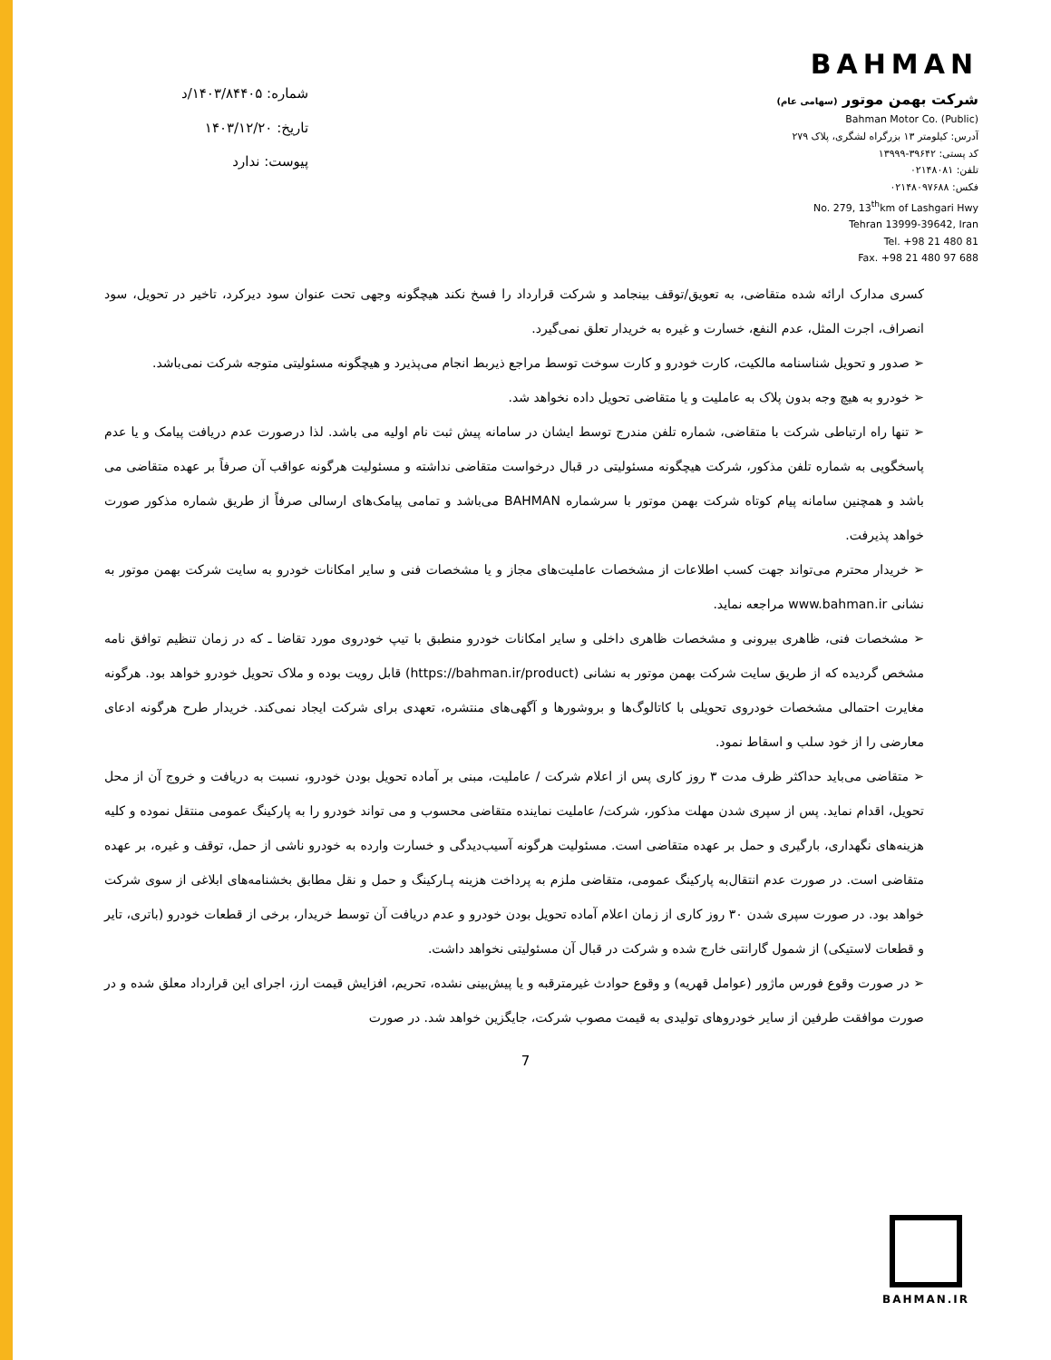BAHMAN
شرکت بهمن موتور (سهامی عام)
Bahman Motor Co. (Public)
آدرس: کیلومتر ۱۳ بزرگراه لشگری، پلاک ۲۷۹
کد پستی: ۳۹۶۴۲-۱۳۹۹۹
تلفن: ۰۲۱۴۸۰۸۱
فکس: ۰۲۱۴۸۰۹۷۶۸۸
No. 279, 13<sup>th</sup>km of Lashgari Hwy
Tehran 13999-39642, Iran
Tel. +98 21 480 81
Fax. +98 21 480 97 688
شماره: ۱۴۰۳/۸۴۴۰۵/د
تاریخ: ۱۴۰۳/۱۲/۲۰
پیوست: ندارد
کسری مدارک ارائه شده متقاضی، به تعویق/توقف بینجامد و شرکت قرارداد را فسخ نکند هیچگونه وجهی تحت عنوان سود دیرکرد، تاخیر در تحویل، سود انصراف، اجرت المثل، عدم النفع، خسارت و غیره به خریدار تعلق نمی‌گیرد.
➢ صدور و تحویل شناسنامه مالکیت، کارت خودرو و کارت سوخت توسط مراجع ذیربط انجام می‌پذیرد و هیچگونه مسئولیتی متوجه شرکت نمی‌باشد.
➢ خودرو به هیچ وجه بدون پلاک به عاملیت و یا متقاضی تحویل داده نخواهد شد.
➢ تنها راه ارتباطی شرکت با متقاضی، شماره تلفن مندرج توسط ایشان در سامانه پیش ثبت نام اولیه می باشد. لذا درصورت عدم دریافت پیامک و یا عدم پاسخگویی به شماره تلفن مذکور، شرکت هیچگونه مسئولیتی در قبال درخواست متقاضی نداشته و مسئولیت هرگونه عواقب آن صرفاً بر عهده متقاضی می باشد و همچنین سامانه پیام کوتاه شرکت بهمن موتور با سرشماره BAHMAN می‌باشد و تمامی پیامک‌های ارسالی صرفاً از طریق شماره مذکور صورت خواهد پذیرفت.
➢ خریدار محترم می‌تواند جهت کسب اطلاعات از مشخصات عاملیت‌های مجاز و یا مشخصات فنی و سایر امکانات خودرو به سایت شرکت بهمن موتور به نشانی www.bahman.ir مراجعه نماید.
➢ مشخصات فنی، ظاهری بیرونی و مشخصات ظاهری داخلی و سایر امکانات خودرو منطبق با تیپ خودروی مورد تقاضا ـ که در زمان تنظیم توافق نامه مشخص گردیده که از طریق سایت شرکت بهمن موتور به نشانی (https://bahman.ir/product) قابل رویت بوده و ملاک تحویل خودرو خواهد بود. هرگونه مغایرت احتمالی مشخصات خودروی تحویلی با کاتالوگ‌ها و بروشورها و آگهی‌های منتشره، تعهدی برای شرکت ایجاد نمی‌کند. خریدار طرح هرگونه ادعای معارضی را از خود سلب و اسقاط نمود.
➢ متقاضی می‌باید حداکثر ظرف مدت ۳ روز کاری پس از اعلام شرکت / عاملیت، مبنی بر آماده تحویل بودن خودرو، نسبت به دریافت و خروج آن از محل تحویل، اقدام نماید. پس از سپری شدن مهلت مذکور، شرکت/ عاملیت نماینده متقاضی محسوب و می تواند خودرو را به پارکینگ عمومی منتقل نموده و کلیه هزینه‌های نگهداری، بارگیری و حمل بر عهده متقاضی است. مسئولیت هرگونه آسیب‌دیدگی و خسارت وارده به خودرو ناشی از حمل، توقف و غیره، بر عهده متقاضی است. در صورت عدم انتقال‌به پارکینگ عمومی، متقاضی ملزم به پرداخت هزینه پـارکینگ و حمل و نقل مطابق بخشنامه‌های ابلاغی از سوی شرکت خواهد بود. در صورت سپری شدن ۳۰ روز کاری از زمان اعلام آماده تحویل بودن خودرو و عدم دریافت آن توسط خریدار، برخی از قطعات خودرو (باتری، تایر و قطعات لاستیکی) از شمول گارانتی خارج شده و شرکت در قبال آن مسئولیتی نخواهد داشت.
➢ در صورت وقوع فورس ماژور (عوامل قهریه) و وقوع حوادث غیرمترقبه و یا پیش‌بینی نشده، تحریم، افزایش قیمت ارز، اجرای این قرارداد معلق شده و در صورت موافقت طرفین از سایر خودروهای تولیدی به قیمت مصوب شرکت، جایگزین خواهد شد. در صورت
7
BAHMAN.IR